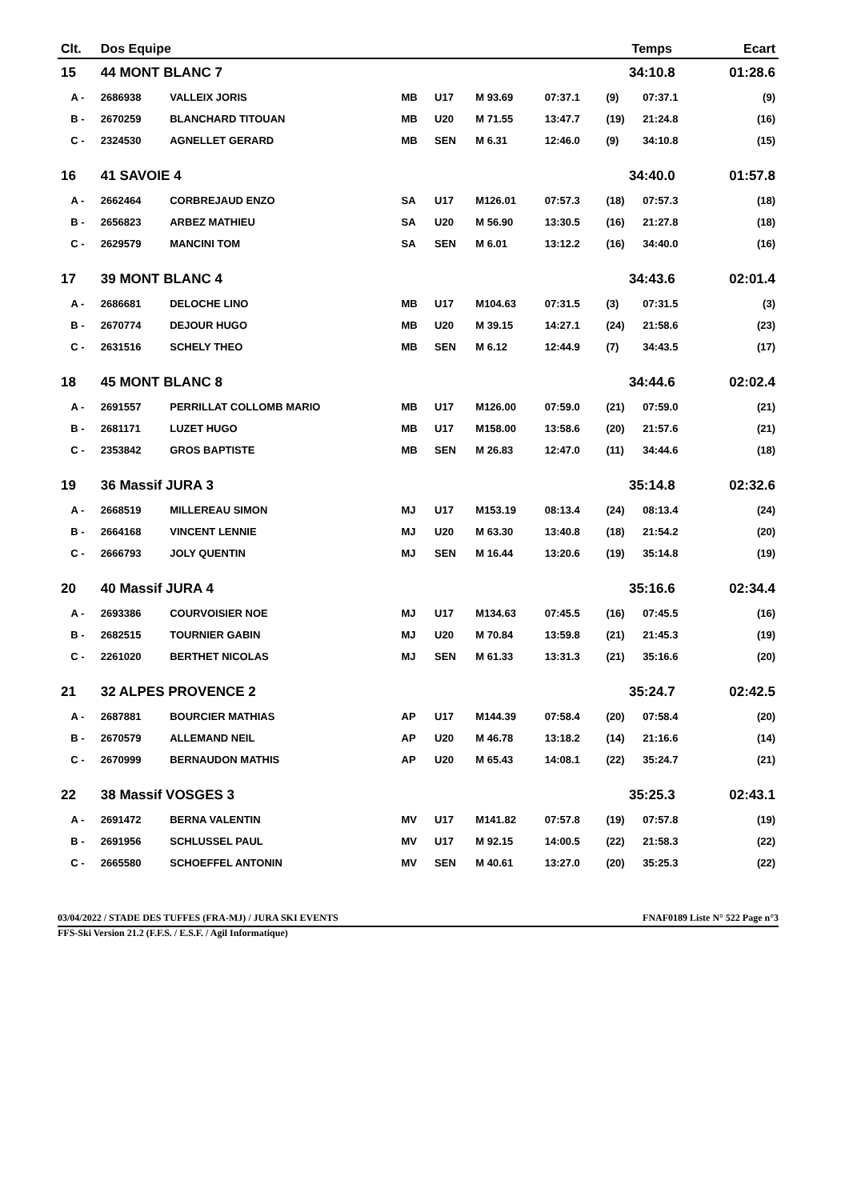| Clt. | Dos Equipe | | | | | | Temps | | Ecart |
| --- | --- | --- | --- | --- | --- | --- | --- | --- | --- |
| 15 | 44 MONT BLANC 7 | | | | | | 34:10.8 | | 01:28.6 |
| A - | 2686938 | VALLEIX JORIS | MB | U17 | M 93.69 | 07:37.1 | (9) | 07:37.1 | (9) |
| B - | 2670259 | BLANCHARD TITOUAN | MB | U20 | M 71.55 | 13:47.7 | (19) | 21:24.8 | (16) |
| C - | 2324530 | AGNELLET GERARD | MB | SEN | M 6.31 | 12:46.0 | (9) | 34:10.8 | (15) |
| 16 | 41 SAVOIE 4 | | | | | | 34:40.0 | | 01:57.8 |
| A - | 2662464 | CORBREJAUD ENZO | SA | U17 | M126.01 | 07:57.3 | (18) | 07:57.3 | (18) |
| B - | 2656823 | ARBEZ MATHIEU | SA | U20 | M 56.90 | 13:30.5 | (16) | 21:27.8 | (18) |
| C - | 2629579 | MANCINI TOM | SA | SEN | M 6.01 | 13:12.2 | (16) | 34:40.0 | (16) |
| 17 | 39 MONT BLANC 4 | | | | | | 34:43.6 | | 02:01.4 |
| A - | 2686681 | DELOCHE LINO | MB | U17 | M104.63 | 07:31.5 | (3) | 07:31.5 | (3) |
| B - | 2670774 | DEJOUR HUGO | MB | U20 | M 39.15 | 14:27.1 | (24) | 21:58.6 | (23) |
| C - | 2631516 | SCHELY THEO | MB | SEN | M 6.12 | 12:44.9 | (7) | 34:43.5 | (17) |
| 18 | 45 MONT BLANC 8 | | | | | | 34:44.6 | | 02:02.4 |
| A - | 2691557 | PERRILLAT COLLOMB MARIO | MB | U17 | M126.00 | 07:59.0 | (21) | 07:59.0 | (21) |
| B - | 2681171 | LUZET HUGO | MB | U17 | M158.00 | 13:58.6 | (20) | 21:57.6 | (21) |
| C - | 2353842 | GROS BAPTISTE | MB | SEN | M 26.83 | 12:47.0 | (11) | 34:44.6 | (18) |
| 19 | 36 Massif JURA 3 | | | | | | 35:14.8 | | 02:32.6 |
| A - | 2668519 | MILLEREAU SIMON | MJ | U17 | M153.19 | 08:13.4 | (24) | 08:13.4 | (24) |
| B - | 2664168 | VINCENT LENNIE | MJ | U20 | M 63.30 | 13:40.8 | (18) | 21:54.2 | (20) |
| C - | 2666793 | JOLY QUENTIN | MJ | SEN | M 16.44 | 13:20.6 | (19) | 35:14.8 | (19) |
| 20 | 40 Massif JURA 4 | | | | | | 35:16.6 | | 02:34.4 |
| A - | 2693386 | COURVOISIER NOE | MJ | U17 | M134.63 | 07:45.5 | (16) | 07:45.5 | (16) |
| B - | 2682515 | TOURNIER GABIN | MJ | U20 | M 70.84 | 13:59.8 | (21) | 21:45.3 | (19) |
| C - | 2261020 | BERTHET NICOLAS | MJ | SEN | M 61.33 | 13:31.3 | (21) | 35:16.6 | (20) |
| 21 | 32 ALPES PROVENCE 2 | | | | | | 35:24.7 | | 02:42.5 |
| A - | 2687881 | BOURCIER MATHIAS | AP | U17 | M144.39 | 07:58.4 | (20) | 07:58.4 | (20) |
| B - | 2670579 | ALLEMAND NEIL | AP | U20 | M 46.78 | 13:18.2 | (14) | 21:16.6 | (14) |
| C - | 2670999 | BERNAUDON MATHIS | AP | U20 | M 65.43 | 14:08.1 | (22) | 35:24.7 | (21) |
| 22 | 38 Massif VOSGES 3 | | | | | | 35:25.3 | | 02:43.1 |
| A - | 2691472 | BERNA VALENTIN | MV | U17 | M141.82 | 07:57.8 | (19) | 07:57.8 | (19) |
| B - | 2691956 | SCHLUSSEL PAUL | MV | U17 | M 92.15 | 14:00.5 | (22) | 21:58.3 | (22) |
| C - | 2665580 | SCHOEFFEL ANTONIN | MV | SEN | M 40.61 | 13:27.0 | (20) | 35:25.3 | (22) |
03/04/2022 / STADE DES TUFFES (FRA-MJ) / JURA SKI EVENTS FNAF0189 Liste N° 522 Page n°3
FFS-Ski Version 21.2 (F.F.S. / E.S.F. / Agil Informatique)